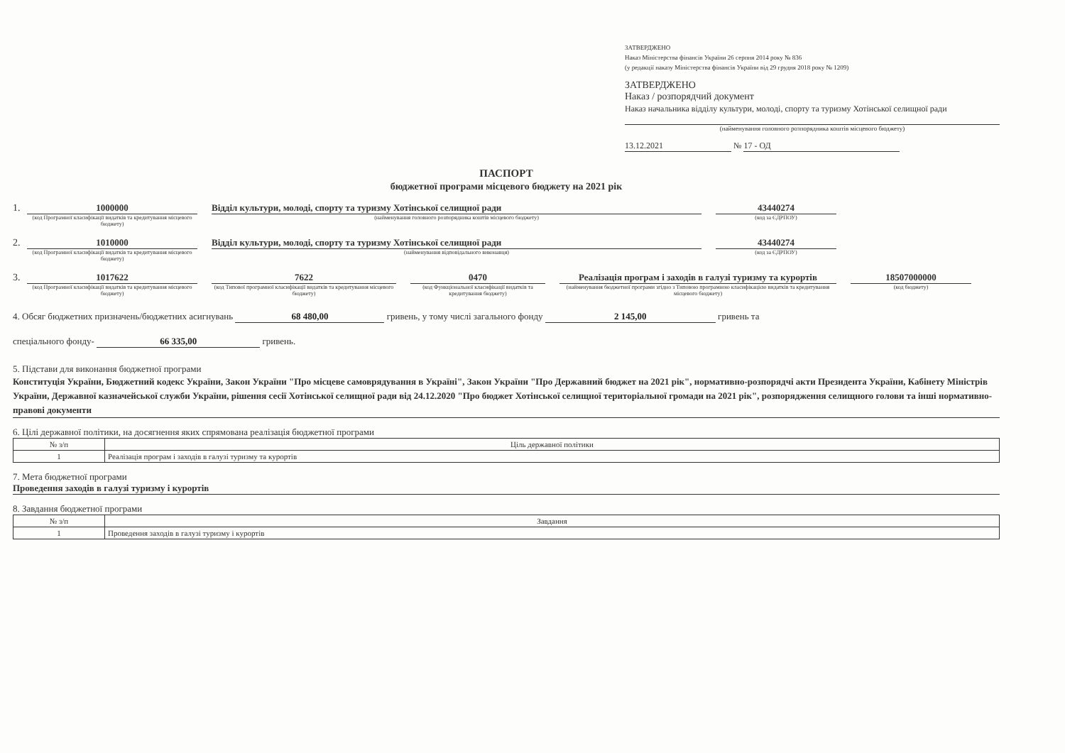ЗАТВЕРДЖЕНО
Наказ Міністерства фінансів України 26 серпня 2014 року № 836
(у редакції наказу Міністерства фінансів України від 29 грудня 2018 року № 1209)
ЗАТВЕРДЖЕНО
Наказ / розпорядчий документ
Наказ начальника відділу культури, молоді, спорту та туризму Хотінської селищної ради
(найменування головного розпорядника коштів місцевого бюджету)
13.12.2021 № 17 - ОД
ПАСПОРТ
бюджетної програми місцевого бюджету на 2021 рік
1. 1000000
(код Програмної класифікації видатків та кредитування місцевого бюджету)
Відділ культури, молоді, спорту та туризму Хотінської селищної ради
(найменування головного розпорядника коштів місцевого бюджету)
43440274
(код за ЄДРПОУ)
2. 1010000
(код Програмної класифікації видатків та кредитування місцевого бюджету)
Відділ культури, молоді, спорту та туризму Хотінської селищної ради
(найменування відповідального виконавця)
43440274
(код за ЄДРПОУ)
3. 1017622
(код Програмної класифікації видатків та кредитування місцевого бюджету)
7622
(код Типової програмної класифікації видатків та кредитування місцевого бюджету)
0470
(код Функціональної класифікації видатків та кредитування бюджету)
Реалізація програм і заходів в галузі туризму та курортів
(найменування бюджетної програми згідно з Типовою програмною класифікацією видатків та кредитування місцевого бюджету)
18507000000
(код бюджету)
4. Обсяг бюджетних призначень/бюджетних асигнувань 68 480,00 гривень, у тому числі загального фонду 2 145,00 гривень та
спеціального фонду- 66 335,00 гривень.
5. Підстави для виконання бюджетної програми
Конституція України, Бюджетний кодекс України, Закон України "Про місцеве самоврядування в Україні", Закон України "Про Державний бюджет на 2021 рік", нормативно-розпорядчі акти Президента України, Кабінету Міністрів України, Державної казначейської служби України, рішення сесії Хотінської селищної ради від 24.12.2020 "Про бюджет Хотінської селищної територіальної громади на 2021 рік", розпорядження селищного голови та інші нормативно-правові документи
6. Цілі державної політики, на досягнення яких спрямована реалізація бюджетної програми
| № з/п | Ціль державної політики |
| --- | --- |
| 1 | Реалізація програм і заходів в галузі туризму та курортів |
7. Мета бюджетної програми
Проведення заходів в галузі туризму і курортів
8. Завдання бюджетної програми
| № з/п | Завдання |
| --- | --- |
| 1 | Проведення заходів в галузі туризму і курортів |